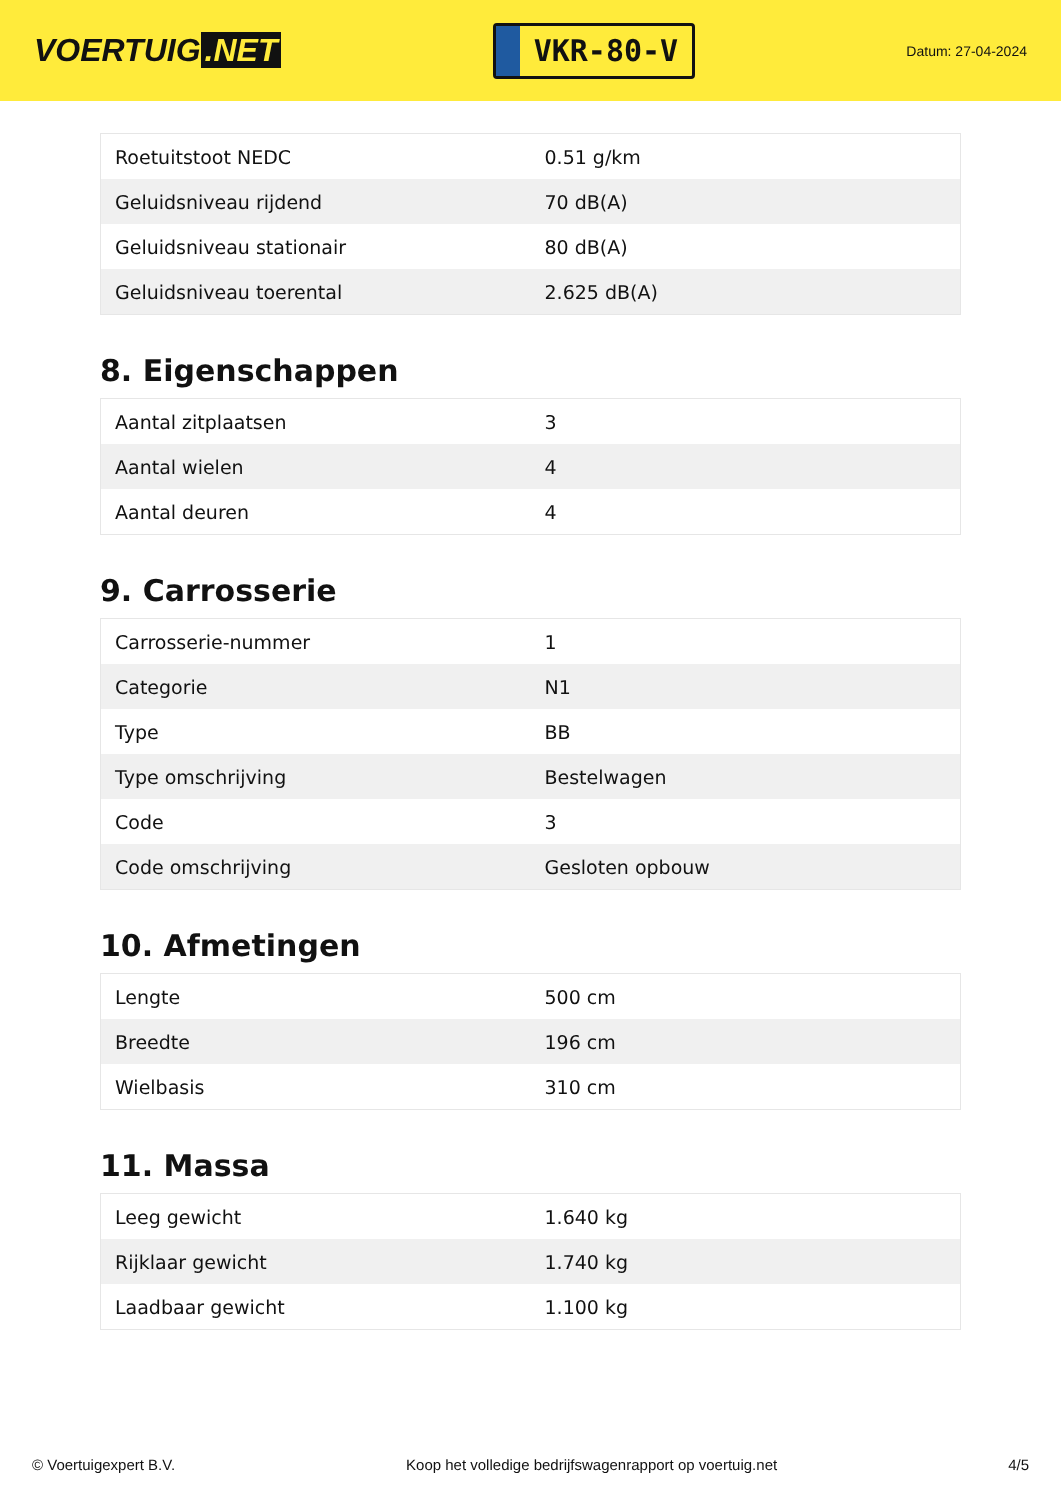VOERTUIG.NET
VKR-80-V
Datum: 27-04-2024
| Roetuitstoot NEDC | 0.51 g/km |
| Geluidsniveau rijdend | 70 dB(A) |
| Geluidsniveau stationair | 80 dB(A) |
| Geluidsniveau toerental | 2.625 dB(A) |
8. Eigenschappen
| Aantal zitplaatsen | 3 |
| Aantal wielen | 4 |
| Aantal deuren | 4 |
9. Carrosserie
| Carrosserie-nummer | 1 |
| Categorie | N1 |
| Type | BB |
| Type omschrijving | Bestelwagen |
| Code | 3 |
| Code omschrijving | Gesloten opbouw |
10. Afmetingen
| Lengte | 500 cm |
| Breedte | 196 cm |
| Wielbasis | 310 cm |
11. Massa
| Leeg gewicht | 1.640 kg |
| Rijklaar gewicht | 1.740 kg |
| Laadbaar gewicht | 1.100 kg |
© Voertuigexpert B.V. Koop het volledige bedrijfswagenrapport op voertuig.net 4/5